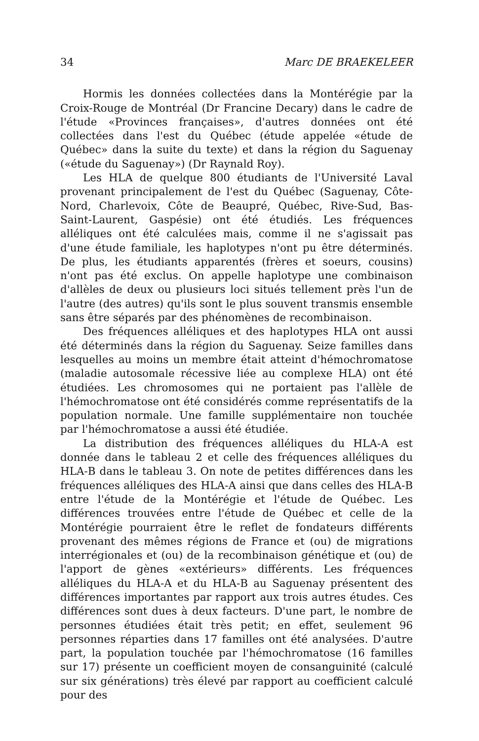34 Marc DE BRAEKELEER
Hormis les données collectées dans la Montérégie par la Croix-Rouge de Montréal (Dr Francine Decary) dans le cadre de l'étude «Provinces françaises», d'autres données ont été collectées dans l'est du Québec (étude appelée «étude de Québec» dans la suite du texte) et dans la région du Saguenay («étude du Saguenay») (Dr Raynald Roy).
Les HLA de quelque 800 étudiants de l'Université Laval provenant principalement de l'est du Québec (Saguenay, Côte-Nord, Charlevoix, Côte de Beaupré, Québec, Rive-Sud, Bas-Saint-Laurent, Gaspésie) ont été étudiés. Les fréquences alléliques ont été calculées mais, comme il ne s'agissait pas d'une étude familiale, les haplotypes n'ont pu être déterminés. De plus, les étudiants apparentés (frères et soeurs, cousins) n'ont pas été exclus. On appelle haplotype une combinaison d'allèles de deux ou plusieurs loci situés tellement près l'un de l'autre (des autres) qu'ils sont le plus souvent transmis ensemble sans être séparés par des phénomènes de recombinaison.
Des fréquences alléliques et des haplotypes HLA ont aussi été déterminés dans la région du Saguenay. Seize familles dans lesquelles au moins un membre était atteint d'hémochromatose (maladie autosomale récessive liée au complexe HLA) ont été étudiées. Les chromosomes qui ne portaient pas l'allèle de l'hémochromatose ont été considérés comme représentatifs de la population normale. Une famille supplémentaire non touchée par l'hémochromatose a aussi été étudiée.
La distribution des fréquences alléliques du HLA-A est donnée dans le tableau 2 et celle des fréquences alléliques du HLA-B dans le tableau 3. On note de petites différences dans les fréquences alléliques des HLA-A ainsi que dans celles des HLA-B entre l'étude de la Montérégie et l'étude de Québec. Les différences trouvées entre l'étude de Québec et celle de la Montérégie pourraient être le reflet de fondateurs différents provenant des mêmes régions de France et (ou) de migrations interrégionales et (ou) de la recombinaison génétique et (ou) de l'apport de gènes «extérieurs» différents. Les fréquences alléliques du HLA-A et du HLA-B au Saguenay présentent des différences importantes par rapport aux trois autres études. Ces différences sont dues à deux facteurs. D'une part, le nombre de personnes étudiées était très petit; en effet, seulement 96 personnes réparties dans 17 familles ont été analysées. D'autre part, la population touchée par l'hémochromatose (16 familles sur 17) présente un coefficient moyen de consanguinité (calculé sur six générations) très élevé par rapport au coefficient calculé pour des